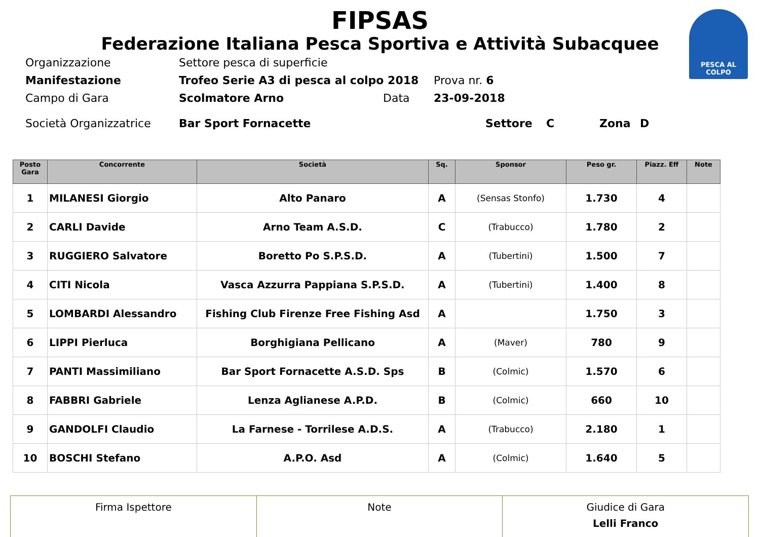FIPSAS
Federazione Italiana Pesca Sportiva e Attività Subacquee
PESCA AL COLPO
Organizzazione Settore pesca di superficie
Manifestazione Trofeo Serie A3 di pesca al colpo 2018 Prova nr. 6
Campo di Gara Scolmatore Arno Data 23-09-2018
Società Organizzatrice Bar Sport Fornacette Settore C Zona D
| Posto Gara | Concorrente | Società | Sq. | Sponsor | Peso gr. | Piazz. Eff | Note |
| --- | --- | --- | --- | --- | --- | --- | --- |
| 1 | MILANESI Giorgio | Alto Panaro | A | (Sensas Stonfo) | 1.730 | 4 | |
| 2 | CARLI Davide | Arno Team A.S.D. | C | (Trabucco) | 1.780 | 2 | |
| 3 | RUGGIERO Salvatore | Boretto Po S.P.S.D. | A | (Tubertini) | 1.500 | 7 | |
| 4 | CITI Nicola | Vasca Azzurra Pappiana S.P.S.D. | A | (Tubertini) | 1.400 | 8 | |
| 5 | LOMBARDI Alessandro | Fishing Club Firenze Free Fishing Asd | A | | 1.750 | 3 | |
| 6 | LIPPI Pierluca | Borghigiana Pellicano | A | (Maver) | 780 | 9 | |
| 7 | PANTI Massimiliano | Bar Sport Fornacette A.S.D. Sps | B | (Colmic) | 1.570 | 6 | |
| 8 | FABBRI Gabriele | Lenza Aglianese A.P.D. | B | (Colmic) | 660 | 10 | |
| 9 | GANDOLFI Claudio | La Farnese - Torrilese A.D.S. | A | (Trabucco) | 2.180 | 1 | |
| 10 | BOSCHI Stefano | A.P.O. Asd | A | (Colmic) | 1.640 | 5 | |
| Firma Ispettore | Note | Giudice di Gara Lelli Franco |